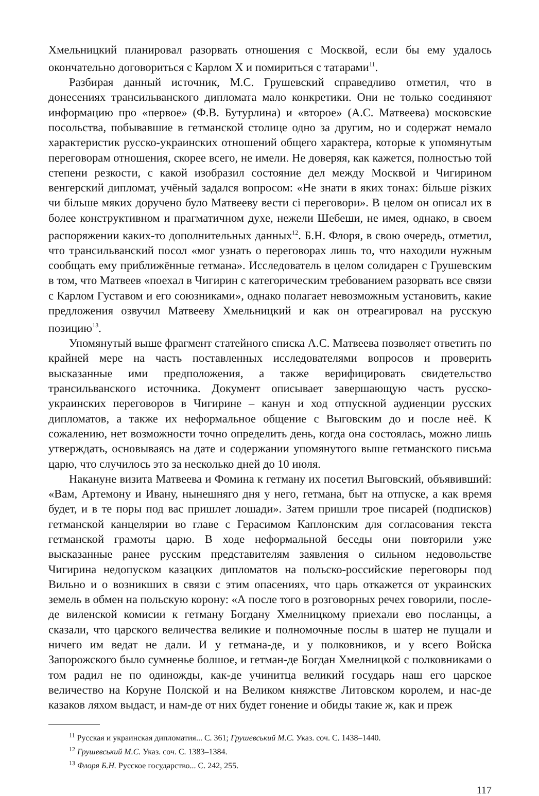Хмельницкий планировал разорвать отношения с Москвой, если бы ему удалось окончательно договориться с Карлом X и помириться с татарами<sup>11</sup>.
Разбирая данный источник, М.С. Грушевский справедливо отметил, что в донесениях трансильванского дипломата мало конкретики. Они не только соединяют информацию про «первое» (Ф.В. Бутурлина) и «второе» (А.С. Матвеева) московские посольства, побывавшие в гетманской столице одно за другим, но и содержат немало характеристик русско-украинских отношений общего характера, которые к упомянутым переговорам отношения, скорее всего, не имели. Не доверяя, как кажется, полностью той степени резкости, с какой изобразил состояние дел между Москвой и Чигирином венгерский дипломат, учёный задался вопросом: «Не знати в яких тонах: більше різких чи більше мяких доручено було Матвееву вести сі переговори». В целом он описал их в более конструктивном и прагматичном духе, нежели Шебеши, не имея, однако, в своем распоряжении каких-то дополнительных данных<sup>12</sup>. Б.Н. Флоря, в свою очередь, отметил, что трансильванский посол «мог узнать о переговорах лишь то, что находили нужным сообщать ему приближённые гетмана». Исследователь в целом солидарен с Грушевским в том, что Матвеев «поехал в Чигирин с категорическим требованием разорвать все связи с Карлом Густавом и его союзниками», однако полагает невозможным установить, какие предложения озвучил Матвееву Хмельницкий и как он отреагировал на русскую позицию<sup>13</sup>.
Упомянутый выше фрагмент статейного списка А.С. Матвеева позволяет ответить по крайней мере на часть поставленных исследователями вопросов и проверить высказанные ими предположения, а также верифицировать свидетельство трансильванского источника. Документ описывает завершающую часть русско-украинских переговоров в Чигирине – канун и ход отпускной аудиенции русских дипломатов, а также их неформальное общение с Выговским до и после неё. К сожалению, нет возможности точно определить день, когда она состоялась, можно лишь утверждать, основываясь на дате и содержании упомянутого выше гетманского письма царю, что случилось это за несколько дней до 10 июля.
Накануне визита Матвеева и Фомина к гетману их посетил Выговский, объявивший: «Вам, Артемону и Ивану, нынешняго дня у него, гетмана, быт на отпуске, а как время будет, и в те поры под вас пришлет лошади». Затем пришли трое писарей (подписков) гетманской канцелярии во главе с Герасимом Каплонским для согласования текста гетманской грамоты царю. В ходе неформальной беседы они повторили уже высказанные ранее русским представителям заявления о сильном недовольстве Чигирина недопуском казацких дипломатов на польско-российские переговоры под Вильно и о возникших в связи с этим опасениях, что царь откажется от украинских земель в обмен на польскую корону: «А после того в розговорных речех говорили, после-де виленской комисии к гетману Богдану Хмелницкому приехали ево посланцы, а сказали, что царского величества великие и полномочные послы в шатер не пущали и ничего им ведат не дали. И у гетмана-де, и у полковников, и у всего Войска Запорожского было сумненье болшое, и гетман-де Богдан Хмелницкой с полковниками о том радил не по одиножды, как-де учинитца великий государь наш его царское величество на Коруне Полской и на Великом княжстве Литовском королем, и нас-де казаков ляхом выдаст, и нам-де от них будет гонение и обиды такие ж, как и преж
<sup>11</sup> Русская и украинская дипломатия... С. 361; Грушевський М.С. Указ. соч. С. 1438–1440.
<sup>12</sup> Грушевський М.С. Указ. соч. С. 1383–1384.
<sup>13</sup> Флоря Б.Н. Русское государство... С. 242, 255.
117